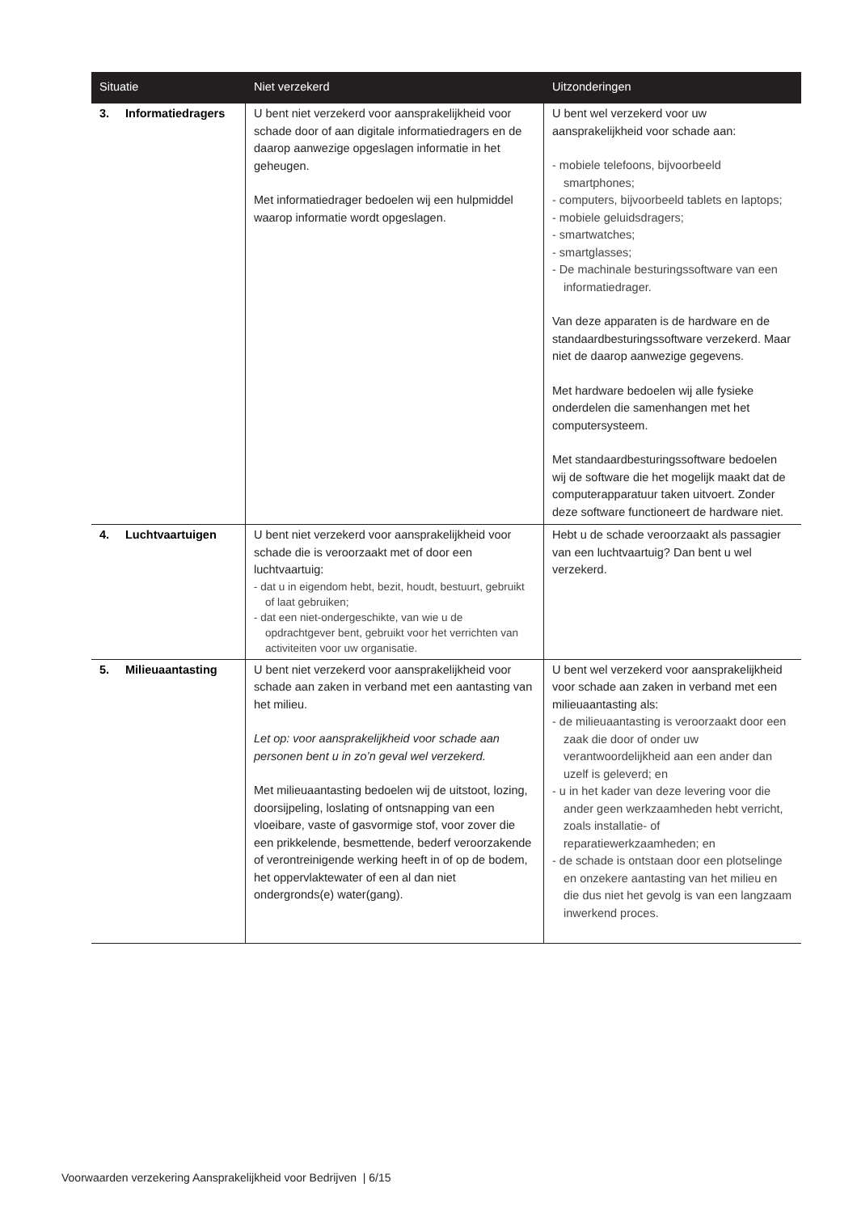| Situatie | Niet verzekerd | Uitzonderingen |
| --- | --- | --- |
| 3. Informatiedragers | U bent niet verzekerd voor aansprakelijkheid voor schade door of aan digitale informatiedragers en de daarop aanwezige opgeslagen informatie in het geheugen. Met informatiedrager bedoelen wij een hulpmiddel waarop informatie wordt opgeslagen. | U bent wel verzekerd voor uw aansprakelijkheid voor schade aan: - mobiele telefoons, bijvoorbeeld smartphones; - computers, bijvoorbeeld tablets en laptops; - mobiele geluidsdragers; - smartwatches; - smartglasses; - De machinale besturingssoftware van een informatiedrager. Van deze apparaten is de hardware en de standaardbesturingssoftware verzekerd. Maar niet de daarop aanwezige gegevens. Met hardware bedoelen wij alle fysieke onderdelen die samenhangen met het computersysteem. Met standaardbesturingssoftware bedoelen wij de software die het mogelijk maakt dat de computerapparatuur taken uitvoert. Zonder deze software functioneert de hardware niet. |
| 4. Luchtvaartuigen | U bent niet verzekerd voor aansprakelijkheid voor schade die is veroorzaakt met of door een luchtvaartuig: - dat u in eigendom hebt, bezit, houdt, bestuurt, gebruikt of laat gebruiken; - dat een niet-ondergeschikte, van wie u de opdrachtgever bent, gebruikt voor het verrichten van activiteiten voor uw organisatie. | Hebt u de schade veroorzaakt als passagier van een luchtvaartuig? Dan bent u wel verzekerd. |
| 5. Milieuaantasting | U bent niet verzekerd voor aansprakelijkheid voor schade aan zaken in verband met een aantasting van het milieu. Let op: voor aansprakelijkheid voor schade aan personen bent u in zo’n geval wel verzekerd. Met milieuaantasting bedoelen wij de uitstoot, lozing, doorsijpeling, loslating of ontsnapping van een vloeibare, vaste of gasvormige stof, voor zover die een prikkelende, besmettende, bederf veroorzakende of verontreinigende werking heeft in of op de bodem, het oppervlaktewater of een al dan niet ondergronds(e) water(gang). | U bent wel verzekerd voor aansprakelijkheid voor schade aan zaken in verband met een milieuaantasting als: - de milieuaantasting is veroorzaakt door een zaak die door of onder uw verantwoordelijkheid aan een ander dan uzelf is geleverd; en - u in het kader van deze levering voor die ander geen werkzaamheden hebt verricht, zoals installatie- of reparatiewerkzaamheden; en - de schade is ontstaan door een plotselinge en onzekere aantasting van het milieu en die dus niet het gevolg is van een langzaam inwerkend proces. |
Voorwaarden verzekering Aansprakelijkheid voor Bedrijven | 6/15